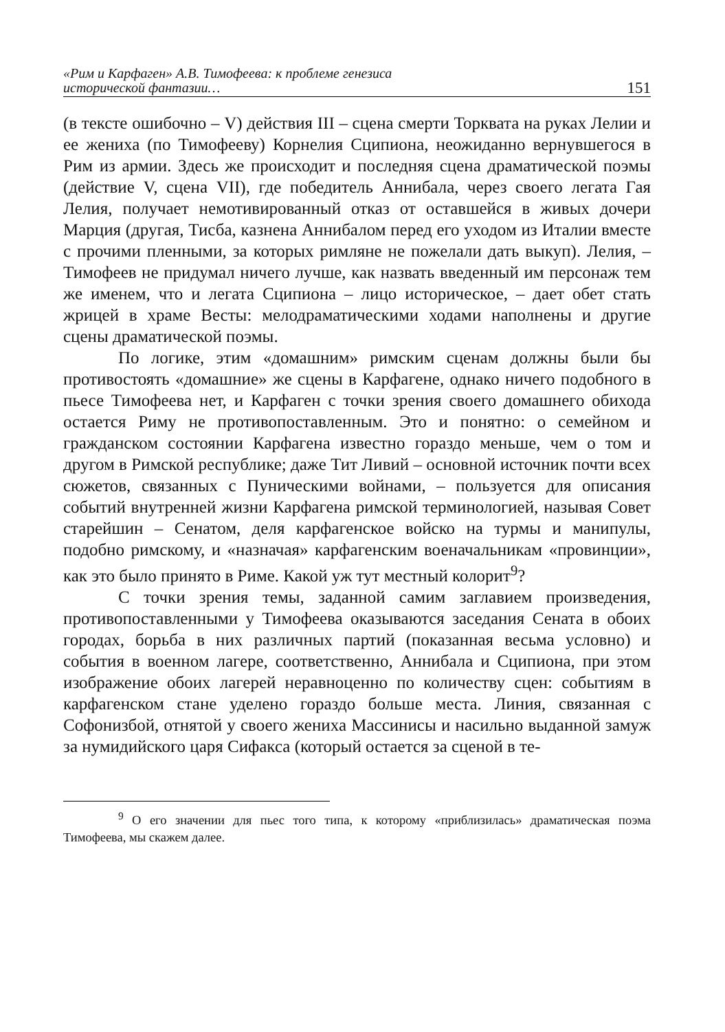«Рим и Карфаген» А.В. Тимофеева: к проблеме генезиса
исторической фантазии…
151
(в тексте ошибочно – V) действия III – сцена смерти Торквата на руках Лелии и ее жениха (по Тимофееву) Корнелия Сципиона, неожиданно вернувшегося в Рим из армии. Здесь же происходит и последняя сцена драматической поэмы (действие V, сцена VII), где победитель Аннибала, через своего легата Гая Лелия, получает немотивированный отказ от оставшейся в живых дочери Марция (другая, Тисба, казнена Аннибалом перед его уходом из Италии вместе с прочими пленными, за которых римляне не пожелали дать выкуп). Лелия, – Тимофеев не придумал ничего лучше, как назвать введенный им персонаж тем же именем, что и легата Сципиона – лицо историческое, – дает обет стать жрицей в храме Весты: мелодраматическими ходами наполнены и другие сцены драматической поэмы.
По логике, этим «домашним» римским сценам должны были бы противостоять «домашние» же сцены в Карфагене, однако ничего подобного в пьесе Тимофеева нет, и Карфаген с точки зрения своего домашнего обихода остается Риму не противопоставленным. Это и понятно: о семейном и гражданском состоянии Карфагена известно гораздо меньше, чем о том и другом в Римской республике; даже Тит Ливий – основной источник почти всех сюжетов, связанных с Пуническими войнами, – пользуется для описания событий внутренней жизни Карфагена римской терминологией, называя Совет старейшин – Сенатом, деля карфагенское войско на турмы и манипулы, подобно римскому, и «назначая» карфагенским военачальникам «провинции», как это было принято в Риме. Какой уж тут местный колорит<sup>9</sup>?
С точки зрения темы, заданной самим заглавием произведения, противопоставленными у Тимофеева оказываются заседания Сената в обоих городах, борьба в них различных партий (показанная весьма условно) и события в военном лагере, соответственно, Аннибала и Сципиона, при этом изображение обоих лагерей неравноценно по количеству сцен: событиям в карфагенском стане уделено гораздо больше места. Линия, связанная с Софонизбой, отнятой у своего жениха Массинисы и насильно выданной замуж за нумидийского царя Сифакса (который остается за сценой в те-
<sup>9</sup> О его значении для пьес того типа, к которому «приблизилась» драматическая поэма Тимофеева, мы скажем далее.